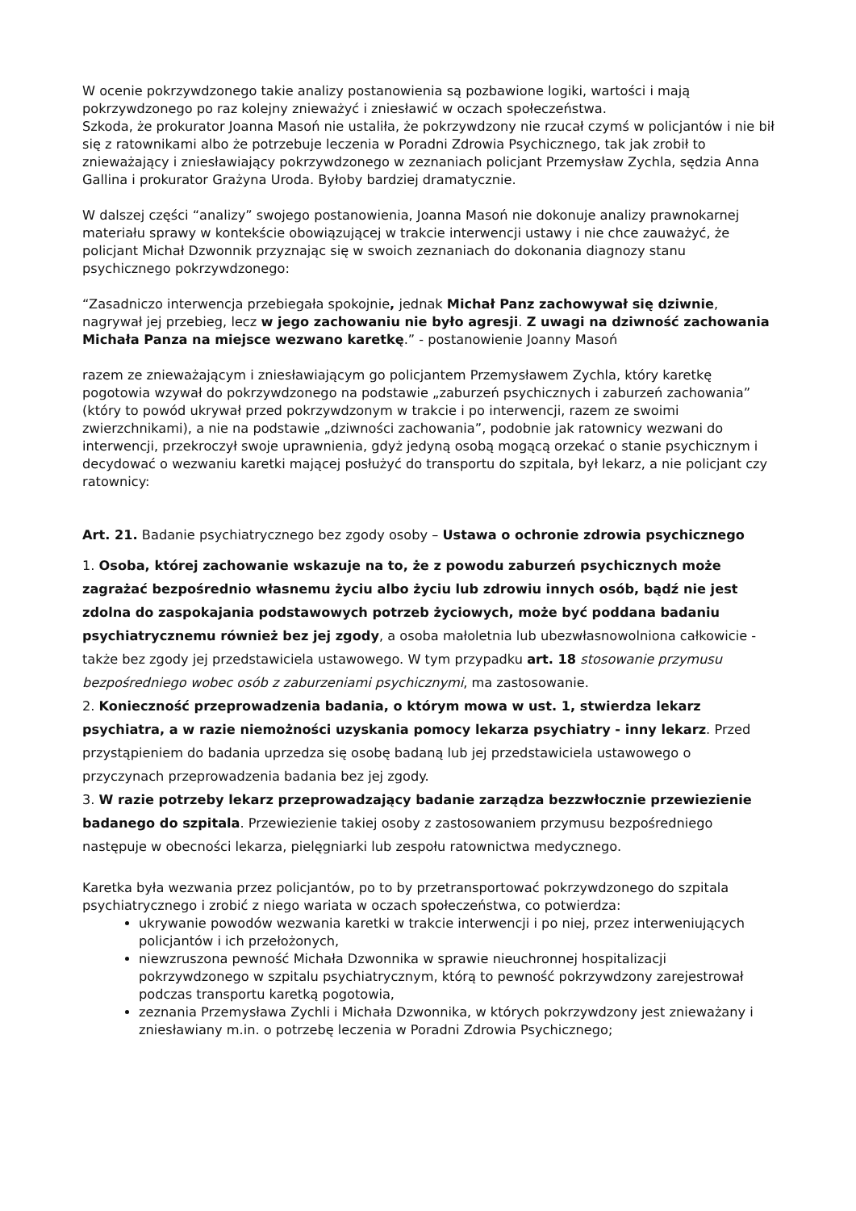W ocenie pokrzywdzonego takie analizy postanowienia są pozbawione logiki, wartości i mają pokrzywdzonego po raz kolejny znieważyć i zniesławić w oczach społeczeństwa.
Szkoda, że prokurator Joanna Masoń nie ustaliła, że pokrzywdzony nie rzucał czymś w policjantów i nie bił się z ratownikami albo że potrzebuje leczenia w Poradni Zdrowia Psychicznego, tak jak zrobił to znieważający i zniesławiający pokrzywdzonego w zeznaniach policjant Przemysław Zychla, sędzia Anna Gallina i prokurator Grażyna Uroda. Byłoby bardziej dramatycznie.
W dalszej części “analizy” swojego postanowienia, Joanna Masoń nie dokonuje analizy prawnokarnej materiału sprawy w kontekście obowiązującej w trakcie interwencji ustawy i nie chce zauważyć, że policjant Michał Dzwonnik przyznając się w swoich zeznaniach do dokonania diagnozy stanu psychicznego pokrzywdzonego:
“Zasadniczo interwencja przebiegała spokojnie, jednak Michał Panz zachowywał się dziwnie, nagrywał jej przebieg, lecz w jego zachowaniu nie było agresji. Z uwagi na dziwność zachowania Michała Panza na miejsce wezwano karetkę.” - postanowienie Joanny Masoń
razem ze znieważającym i zniesławiającym go policjantem Przemysławem Zychla, który karetkę pogotowia wzywał do pokrzywdzonego na podstawie „zaburzeń psychicznych i zaburzeń zachowania” (który to powód ukrywał przed pokrzywdzonym w trakcie i po interwencji, razem ze swoimi zwierzchnikami), a nie na podstawie „dziwności zachowania”, podobnie jak ratownicy wezwani do interwencji, przekroczył swoje uprawnienia, gdyż jedyną osobą mogącą orzekać o stanie psychicznym i decydować o wezwaniu karetki mającej posłużyć do transportu do szpitala, był lekarz, a nie policjant czy ratownicy:
Art. 21. Badanie psychiatrycznego bez zgody osoby – Ustawa o ochronie zdrowia psychicznego
1. Osoba, której zachowanie wskazuje na to, że z powodu zaburzeń psychicznych może zagrażać bezpośrednio własnemu życiu albo życiu lub zdrowiu innych osób, bądź nie jest zdolna do zaspokajania podstawowych potrzeb życiowych, może być poddana badaniu psychiatrycznemu również bez jej zgody, a osoba małoletnia lub ubezwłasnowolniona całkowicie - także bez zgody jej przedstawiciela ustawowego. W tym przypadku art. 18 stosowanie przymusu bezpośredniego wobec osób z zaburzeniami psychicznymi, ma zastosowanie.
2. Konieczność przeprowadzenia badania, o którym mowa w ust. 1, stwierdza lekarz psychiatra, a w razie niemożności uzyskania pomocy lekarza psychiatry - inny lekarz. Przed przystąpieniem do badania uprzedza się osobę badaną lub jej przedstawiciela ustawowego o przyczynach przeprowadzenia badania bez jej zgody.
3. W razie potrzeby lekarz przeprowadzający badanie zarządza bezzwłocznie przewiezienie badanego do szpitala. Przewiezienie takiej osoby z zastosowaniem przymusu bezpośredniego następuje w obecności lekarza, pielęgniarki lub zespołu ratownictwa medycznego.
Karetka była wezwania przez policjantów, po to by przetransportować pokrzywdzonego do szpitala psychiatrycznego i zrobić z niego wariata w oczach społeczeństwa, co potwierdza:
ukrywanie powodów wezwania karetki w trakcie interwencji i po niej, przez interweniujących policjantów i ich przełożonych,
niewzruszona pewność Michała Dzwonnika w sprawie nieuchronnej hospitalizacji pokrzywdzonego w szpitalu psychiatrycznym, którą to pewność pokrzywdzony zarejestrował podczas transportu karetką pogotowia,
zeznania Przemysława Zychli i Michała Dzwonnika, w których pokrzywdzony jest znieważany i zniesławiany m.in. o potrzebę leczenia w Poradni Zdrowia Psychicznego;